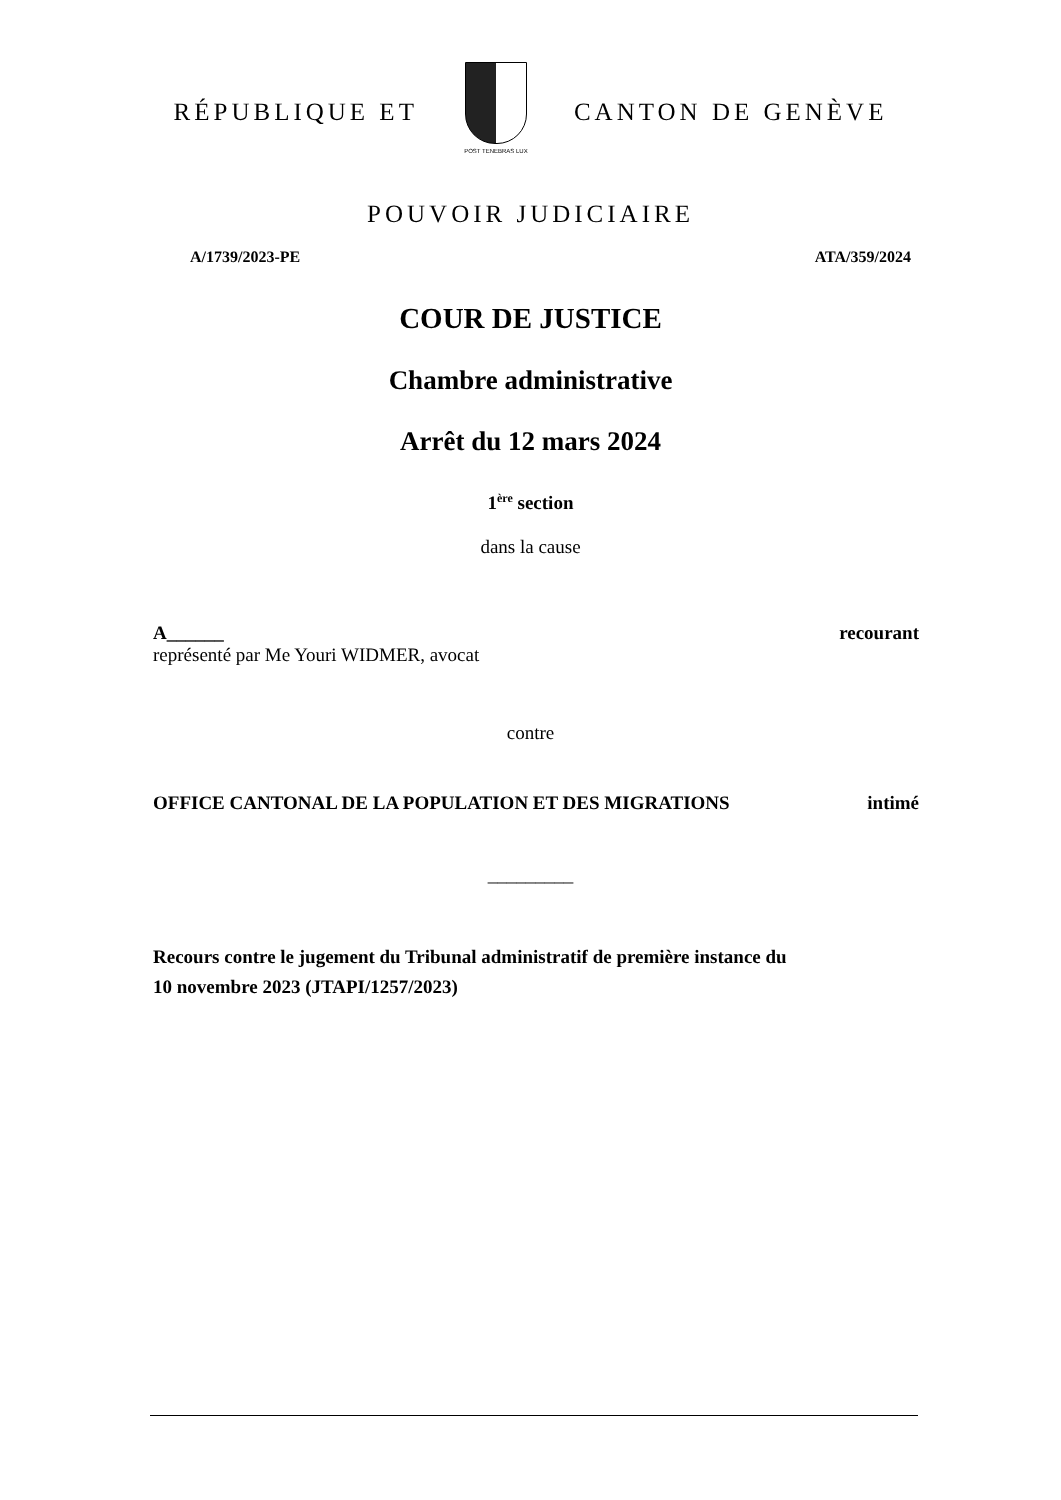RÉPUBLIQUE ET
POST TENEBRAS LUX
CANTON DE GENÈVE
POUVOIR JUDICIAIRE
A/1739/2023-PE ATA/359/2024
COUR DE JUSTICE
Chambre administrative
Arrêt du 12 mars 2024
1<sup>ère</sup> section
dans la cause
A______ recourant
représenté par Me Youri WIDMER, avocat
contre
OFFICE CANTONAL DE LA POPULATION ET DES MIGRATIONS intimé
_________
Recours contre le jugement du Tribunal administratif de première instance du
10 novembre 2023 (JTAPI/1257/2023)